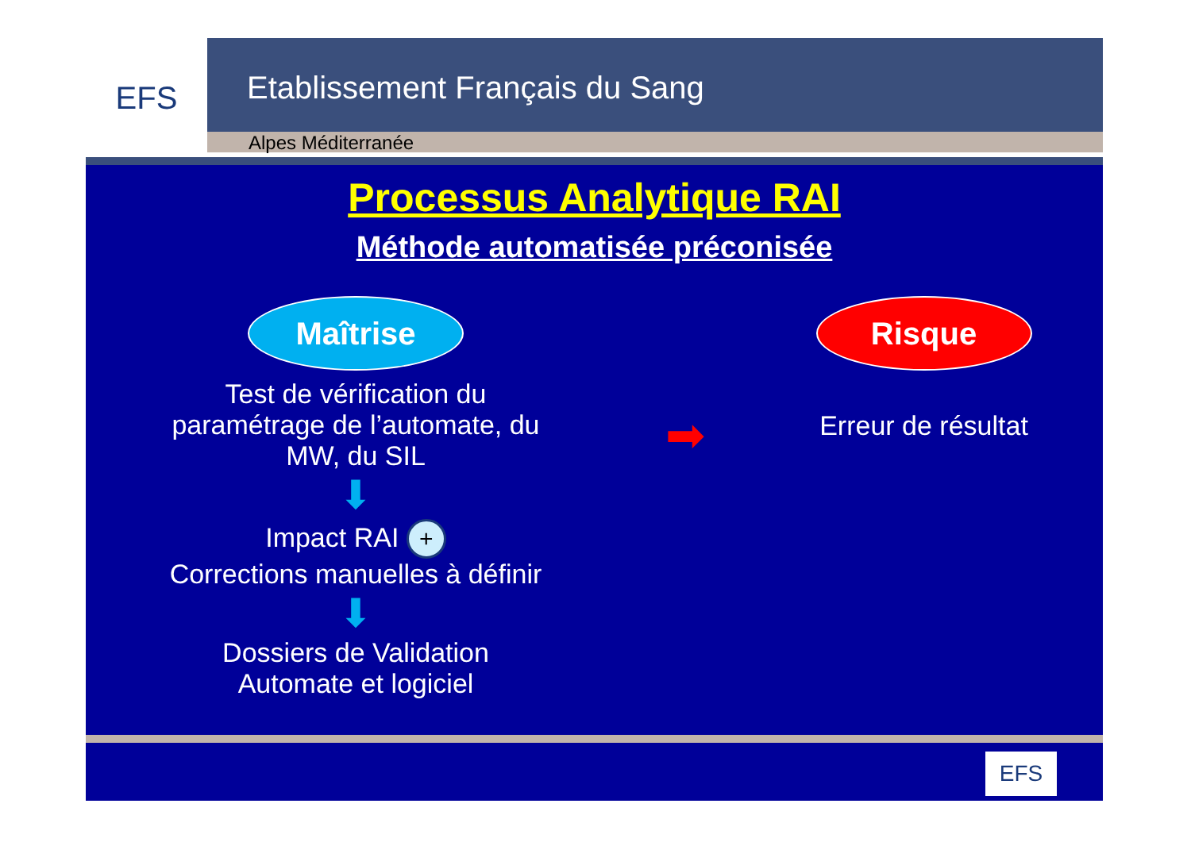EFS
Etablissement Français du Sang
Alpes Méditerranée
Processus Analytique RAI
Méthode automatisée préconisée
Maîtrise
Test de vérification du
paramétrage de l’automate, du
MW, du SIL
⬇
Impact RAI +
Corrections manuelles à définir
⬇
Dossiers de Validation
Automate et logiciel
➡
Risque
Erreur de résultat
EFS